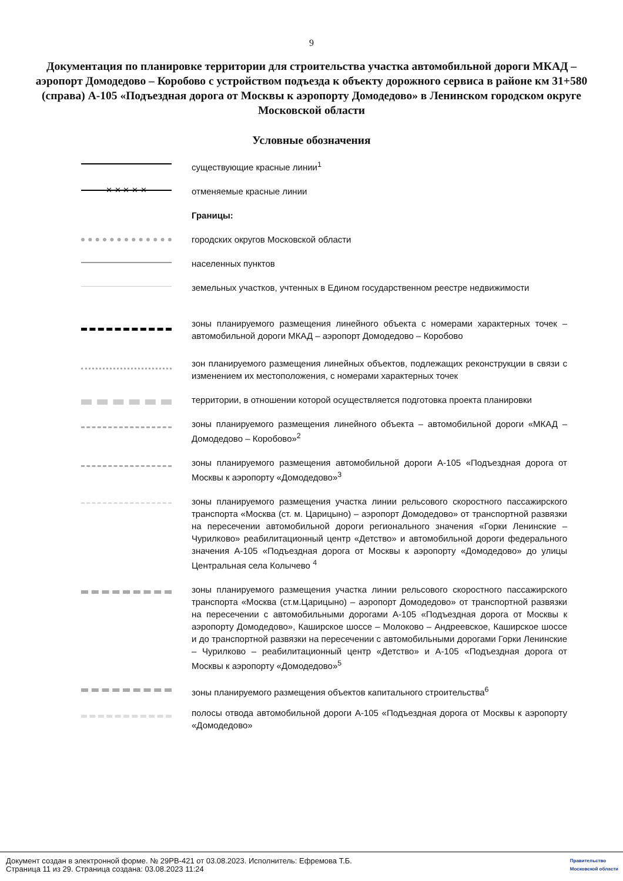9
Документация по планировке территории для строительства участка автомобильной дороги МКАД – аэропорт Домодедово – Коробово с устройством подъезда к объекту дорожного сервиса в районе км 31+580 (справа) А-105 «Подъездная дорога от Москвы к аэропорту Домодедово» в Ленинском городском округе Московской области
Условные обозначения
существующие красные линии<sup>1</sup>
✕ ✕ ✕ ✕ ✕
отменяемые красные линии
Границы:
городских округов Московской области
населенных пунктов
земельных участков, учтенных в Едином государственном реестре недвижимости
зоны планируемого размещения линейного объекта с номерами характерных точек – автомобильной дороги МКАД – аэропорт Домодедово – Коробово
зон планируемого размещения линейных объектов, подлежащих реконструкции в связи с изменением их местоположения, с номерами характерных точек
территории, в отношении которой осуществляется подготовка проекта планировки
зоны планируемого размещения линейного объекта – автомобильной дороги «МКАД – Домодедово – Коробово»<sup>2</sup>
зоны планируемого размещения автомобильной дороги А-105 «Подъездная дорога от Москвы к аэропорту «Домодедово»<sup>3</sup>
зоны планируемого размещения участка линии рельсового скоростного пассажирского транспорта «Москва (ст. м. Царицыно) – аэропорт Домодедово» от транспортной развязки на пересечении автомобильной дороги регионального значения «Горки Ленинские – Чурилково» реабилитационный центр «Детство» и автомобильной дороги федерального значения А-105 «Подъездная дорога от Москвы к аэропорту «Домодедово» до улицы Центральная села Колычево <sup>4</sup>
зоны планируемого размещения участка линии рельсового скоростного пассажирского транспорта «Москва (ст.м.Царицыно) – аэропорт Домодедово» от транспортной развязки на пересечении с автомобильными дорогами А-105 «Подъездная дорога от Москвы к аэропорту Домодедово», Каширское шоссе – Молоково – Андреевское, Каширское шоссе и до транспортной развязки на пересечении с автомобильными дорогами Горки Ленинские – Чурилково – реабилитационный центр «Детство» и А-105 «Подъездная дорога от Москвы к аэропорту «Домодедово»<sup>5</sup>
зоны планируемого размещения объектов капитального строительства<sup>6</sup>
полосы отвода автомобильной дороги А-105 «Подъездная дорога от Москвы к аэропорту «Домодедово»
Документ создан в электронной форме. № 29РВ-421 от 03.08.2023. Исполнитель: Ефремова Т.Б.
Страница 11 из 29. Страница создана: 03.08.2023 11:24
Правительство
Московской области